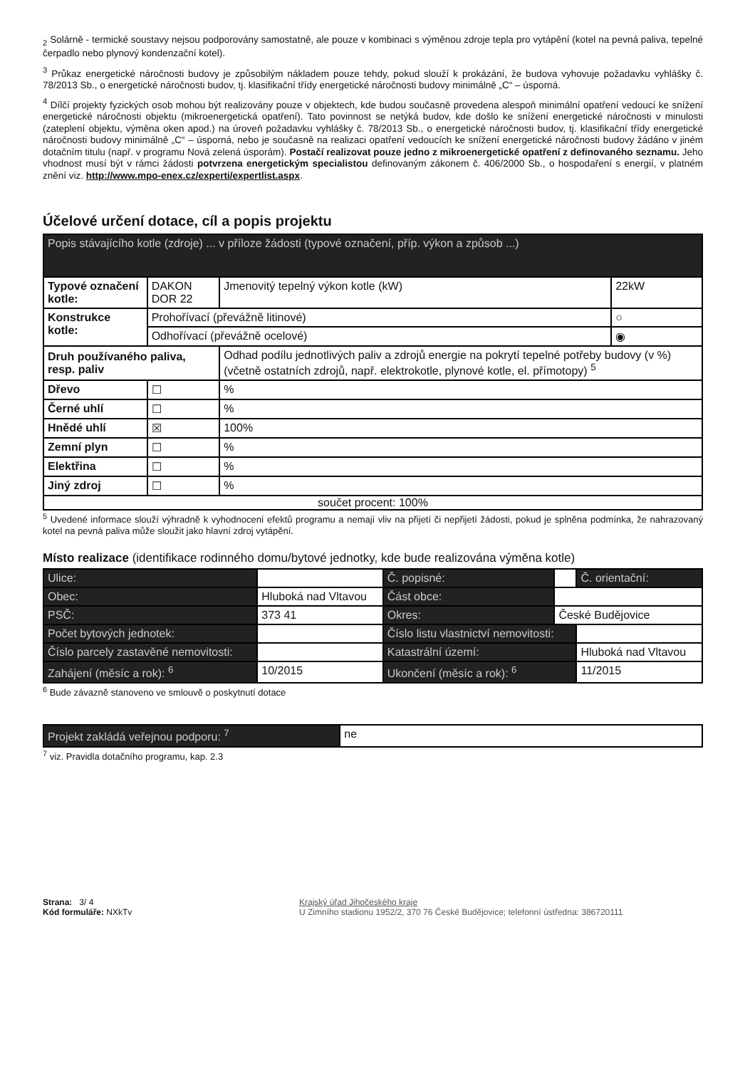<sub>2</sub> Solárně - termické soustavy nejsou podporovány samostatně, ale pouze v kombinaci s výměnou zdroje tepla pro vytápění (kotel na pevná paliva, tepelné čerpadlo nebo plynový kondenzační kotel).
<sup>3</sup> Průkaz energetické náročnosti budovy je způsobilým nákladem pouze tehdy, pokud slouží k prokázání, že budova vyhovuje požadavku vyhlášky č. 78/2013 Sb., o energetické náročnosti budov, tj. klasifikační třídy energetické náročnosti budovy minimálně „C“ – úsporná.
<sup>4</sup> Dílčí projekty fyzických osob mohou být realizovány pouze v objektech, kde budou současně provedena alespoň minimální opatření vedoucí ke snížení energetické náročnosti objektu (mikroenergetická opatření). Tato povinnost se netýká budov, kde došlo ke snížení energetické náročnosti v minulosti (zateplení objektu, výměna oken apod.) na úroveň požadavku vyhlášky č. 78/2013 Sb., o energetické náročnosti budov, tj. klasifikační třídy energetické náročnosti budovy minimálně „C“ – úsporná, nebo je současně na realizaci opatření vedoucích ke snížení energetické náročnosti budovy žádáno v jiném dotačním titulu (např. v programu Nová zelená úsporám). Postačí realizovat pouze jedno z mikroenergetické opatření z definovaného seznamu. Jeho vhodnost musí být v rámci žádosti potvrzena energetickým specialistou definovaným zákonem č. 406/2000 Sb., o hospodaření s energií, v platném znění viz. http://www.mpo-enex.cz/experti/expertlist.aspx.
Účelové určení dotace, cíl a popis projektu
| Popis stávajícího kotle (zdroje) ... v příloze žádosti (typové označení, příp. výkon a způsob ...) | | | |
| Typové označení kotle: | DAKON DOR 22 | Jmenovitý tepelný výkon kotle (kW) | 22kW |
| Konstrukce kotle: | Prohořívací (převážně litinové) | | ○ |
| | Odhořívací (převážně ocelové) | | ◉ |
| Druh používaného paliva, resp. paliv | | Odhad podílu jednotlivých paliv a zdrojů energie na pokrytí tepelné potřeby budovy (v %) (včetně ostatních zdrojů, např. elektrokotle, plynové kotle, el. přímotopy) <sup>5</sup> | |
| Dřevo | ☐ | % | |
| Černé uhlí | ☐ | % | |
| Hnědé uhlí | ☒ | 100% | |
| Zemní plyn | ☐ | % | |
| Elektřina | ☐ | % | |
| Jiný zdroj | ☐ | % | |
| součet procent: 100% | | | |
<sup>5</sup> Uvedené informace slouží výhradně k vyhodnocení efektů programu a nemají vliv na přijetí či nepřijetí žádosti, pokud je splněna podmínka, že nahrazovaný kotel na pevná paliva může sloužit jako hlavní zdroj vytápění.
Místo realizace (identifikace rodinného domu/bytové jednotky, kde bude realizována výměna kotle)
| Ulice: | | | Č. popisné: | | Č. orientační: |
| Obec: | Hluboká nad Vltavou | | Část obce: | | |
| PSČ: | 373 41 | | Okres: | České Budějovice | |
| Počet bytových jednotek: | | | Číslo listu vlastnictví nemovitosti: | | |
| Číslo parcely zastavěné nemovitosti: | | | Katastrální území: | | Hluboká nad Vltavou |
| Zahájení (měsíc a rok): <sup>6</sup> | | 10/2015 | Ukončení (měsíc a rok): <sup>6</sup> | | 11/2015 |
<sup>6</sup> Bude závazně stanoveno ve smlouvě o poskytnutí dotace
| Projekt zakládá veřejnou podporu: <sup>7</sup> | ne |
<sup>7</sup> viz. Pravidla dotačního programu, kap. 2.3
Strana: 3/ 4
Kód formuláře: NXkTv
Krajský úřad Jihočeského kraje
U Zimního stadionu 1952/2, 370 76 České Budějovice; telefonní ústředna: 386720111